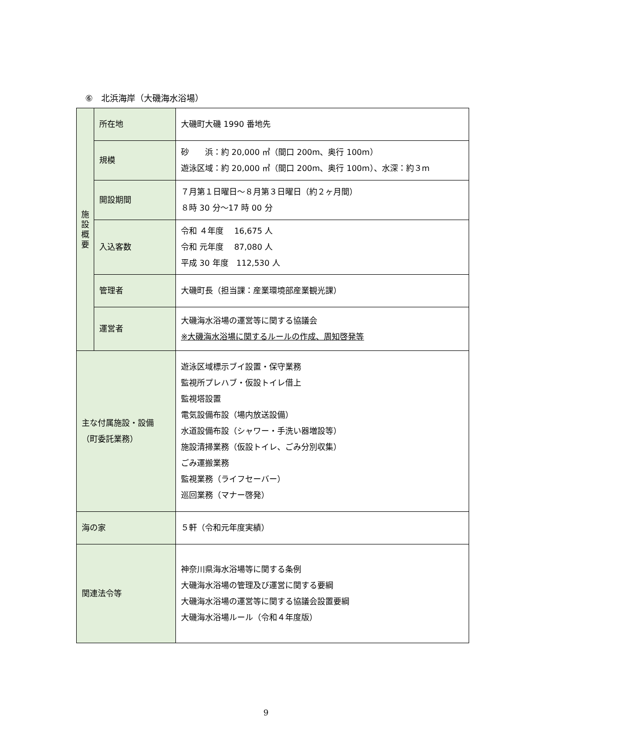⑥　北浜海岸（大磯海水浴場）
| 施 設 概 要 | 所在地 | 大磯町大磯 1990 番地先 |
| | 規模 | 砂 浜：約 20,000 ㎡（間口 200m、奥行 100m） 遊泳区域：約 20,000 ㎡（間口 200m、奥行 100m）、水深：約３m |
| | 開設期間 | ７月第１日曜日～８月第３日曜日（約２ヶ月間） ８時 30 分～17 時 00 分 |
| | 入込客数 | 令和 ４年度 16,675 人 令和 元年度 87,080 人 平成 30 年度 112,530 人 |
| | 管理者 | 大磯町長（担当課：産業環境部産業観光課） |
| | 運営者 | 大磯海水浴場の運営等に関する協議会 ※大磯海水浴場に関するルールの作成、周知啓発等 |
| 主な付属施設・設備 （町委託業務） | | 遊泳区域標示ブイ設置・保守業務 監視所プレハブ・仮設トイレ借上 監視塔設置 電気設備布設（場内放送設備） 水道設備布設（シャワー・手洗い器増設等） 施設清掃業務（仮設トイレ、ごみ分別収集） ごみ運搬業務 監視業務（ライフセーバー） 巡回業務（マナー啓発） |
| 海の家 | | ５軒（令和元年度実績） |
| 関連法令等 | | 神奈川県海水浴場等に関する条例 大磯海水浴場の管理及び運営に関する要綱 大磯海水浴場の運営等に関する協議会設置要綱 大磯海水浴場ルール（令和４年度版） |
9